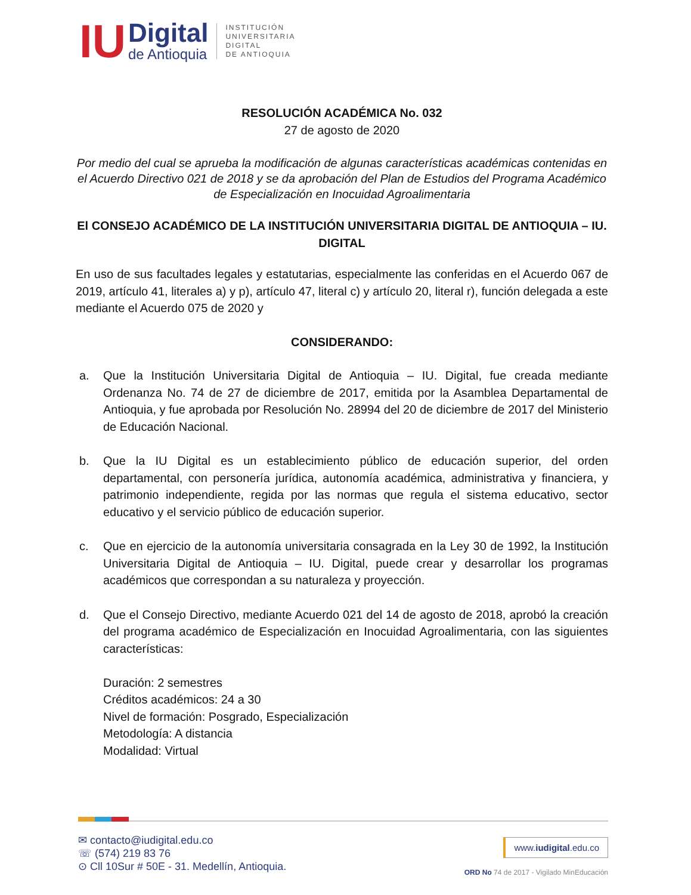IU
Digital
de Antioquia
INSTITUCIÓN
UNIVERSITARIA
DIGITAL
DE ANTIOQUIA
RESOLUCIÓN ACADÉMICA No. 032
27 de agosto de 2020
Por medio del cual se aprueba la modificación de algunas características académicas contenidas en el Acuerdo Directivo 021 de 2018 y se da aprobación del Plan de Estudios del Programa Académico de Especialización en Inocuidad Agroalimentaria
El CONSEJO ACADÉMICO DE LA INSTITUCIÓN UNIVERSITARIA DIGITAL DE ANTIOQUIA – IU. DIGITAL
En uso de sus facultades legales y estatutarias, especialmente las conferidas en el Acuerdo 067 de 2019, artículo 41, literales a) y p), artículo 47, literal c) y artículo 20, literal r), función delegada a este mediante el Acuerdo 075 de 2020 y
CONSIDERANDO:
a. Que la Institución Universitaria Digital de Antioquia – IU. Digital, fue creada mediante Ordenanza No. 74 de 27 de diciembre de 2017, emitida por la Asamblea Departamental de Antioquia, y fue aprobada por Resolución No. 28994 del 20 de diciembre de 2017 del Ministerio de Educación Nacional.
b. Que la IU Digital es un establecimiento público de educación superior, del orden departamental, con personería jurídica, autonomía académica, administrativa y financiera, y patrimonio independiente, regida por las normas que regula el sistema educativo, sector educativo y el servicio público de educación superior.
c. Que en ejercicio de la autonomía universitaria consagrada en la Ley 30 de 1992, la Institución Universitaria Digital de Antioquia – IU. Digital, puede crear y desarrollar los programas académicos que correspondan a su naturaleza y proyección.
d. Que el Consejo Directivo, mediante Acuerdo 021 del 14 de agosto de 2018, aprobó la creación del programa académico de Especialización en Inocuidad Agroalimentaria, con las siguientes características:
Duración: 2 semestres
Créditos académicos: 24 a 30
Nivel de formación: Posgrado, Especialización
Metodología: A distancia
Modalidad: Virtual
✉ contacto@iudigital.edu.co
☏ (574) 219 83 76
⊙ Cll 10Sur # 50E - 31. Medellín, Antioquia.
www.iudigital.edu.co
ORD No 74 de 2017 - Vigilado MinEducación